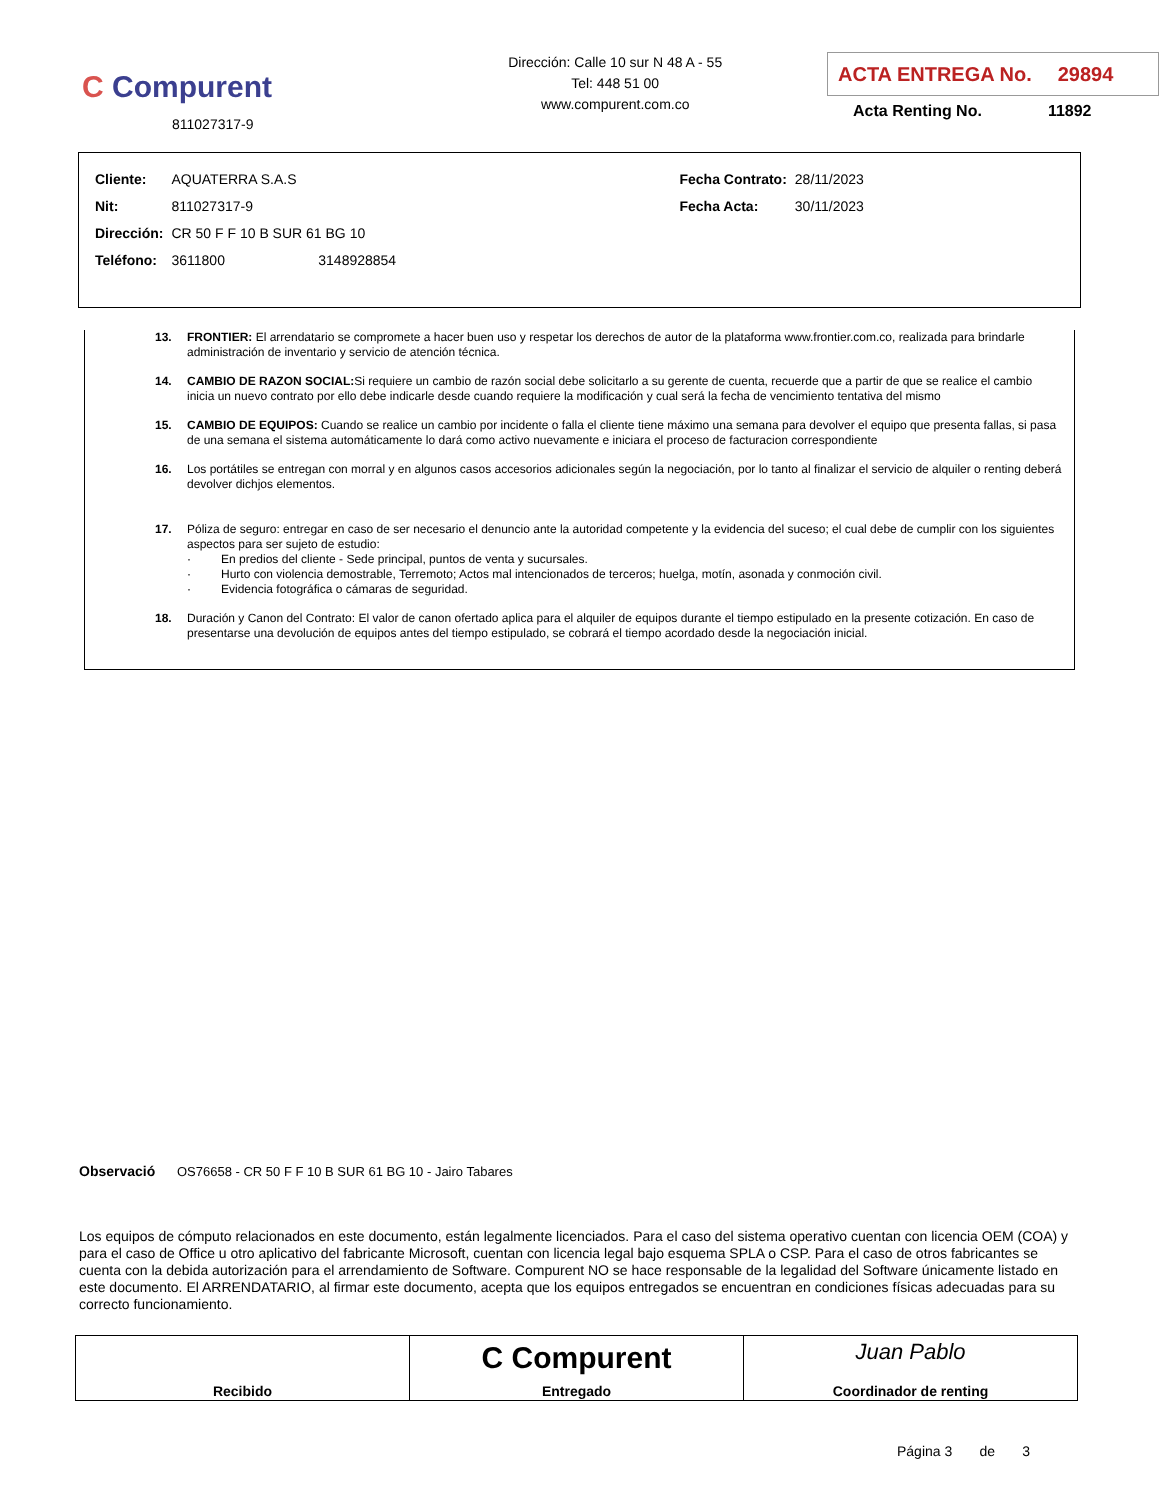C Compurent
811027317-9
Dirección: Calle 10 sur N 48 A - 55
Tel: 448 51 00
www.compurent.com.co
ACTA ENTREGA No. 29894
Acta Renting No. 11892
| Cliente: | AQUATERRA S.A.S | Fecha Contrato: | 28/11/2023 |
| Nit: | 811027317-9 | Fecha Acta: | 30/11/2023 |
| Dirección: | CR 50 F F 10 B SUR 61 BG 10 | | |
| Teléfono: | 3611800 3148928854 | | |
13. FRONTIER: El arrendatario se compromete a hacer buen uso y respetar los derechos de autor de la plataforma www.frontier.com.co, realizada para brindarle administración de inventario y servicio de atención técnica.
14. CAMBIO DE RAZON SOCIAL: Si requiere un cambio de razón social debe solicitarlo a su gerente de cuenta, recuerde que a partir de que se realice el cambio inicia un nuevo contrato por ello debe indicarle desde cuando requiere la modificación y cual será la fecha de vencimiento tentativa del mismo
15. CAMBIO DE EQUIPOS: Cuando se realice un cambio por incidente o falla el cliente tiene máximo una semana para devolver el equipo que presenta fallas, si pasa de una semana el sistema automáticamente lo dará como activo nuevamente e iniciara el proceso de facturacion correspondiente
16. Los portátiles se entregan con morral y en algunos casos accesorios adicionales según la negociación, por lo tanto al finalizar el servicio de alquiler o renting deberá devolver dichjos elementos.
17. Póliza de seguro: entregar en caso de ser necesario el denuncio ante la autoridad competente y la evidencia del suceso; el cual debe de cumplir con los siguientes aspectos para ser sujeto de estudio:
· En predios del cliente - Sede principal, puntos de venta y sucursales.
· Hurto con violencia demostrable, Terremoto; Actos mal intencionados de terceros; huelga, motín, asonada y conmoción civil.
· Evidencia fotográfica o cámaras de seguridad.
18. Duración y Canon del Contrato: El valor de canon ofertado aplica para el alquiler de equipos durante el tiempo estipulado en la presente cotización. En caso de presentarse una devolución de equipos antes del tiempo estipulado, se cobrará el tiempo acordado desde la negociación inicial.
Observació OS76658 - CR 50 F F 10 B SUR 61 BG 10 - Jairo Tabares
Los equipos de cómputo relacionados en este documento, están legalmente licenciados. Para el caso del sistema operativo cuentan con licencia OEM (COA) y para el caso de Office u otro aplicativo del fabricante Microsoft, cuentan con licencia legal bajo esquema SPLA o CSP. Para el caso de otros fabricantes se cuenta con la debida autorización para el arrendamiento de Software. Compurent NO se hace responsable de la legalidad del Software únicamente listado en este documento. El ARRENDATARIO, al firmar este documento, acepta que los equipos entregados se encuentran en condiciones físicas adecuadas para su correcto funcionamiento.
| Recibido | C Compurent Entregado | Juan Pablo Coordinador de renting |
Página 3 de 3